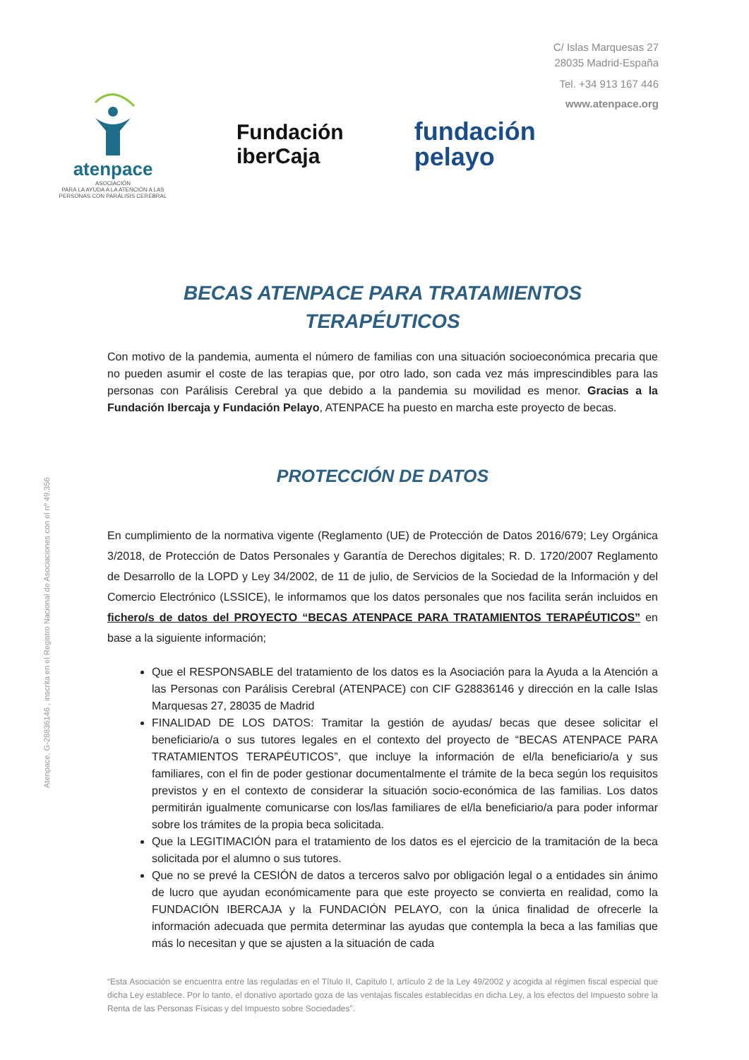C/ Islas Marquesas 27
28035 Madrid-España
Tel. +34 913 167 446
www.atenpace.org
atenpace
ASOCIACIÓN
PARA LA AYUDA A LA ATENCIÓN A LAS
PERSONAS CON PARÁLISIS CEREBRAL
Fundación
iberCaja
fundación
pelayo
Atenpace, G-28836146 , inscrita en el Registro Nacional de Asociaciones con el nº 49.356
BECAS ATENPACE PARA TRATAMIENTOS
TERAPÉUTICOS
Con motivo de la pandemia, aumenta el número de familias con una situación socioeconómica precaria que no pueden asumir el coste de las terapias que, por otro lado, son cada vez más imprescindibles para las personas con Parálisis Cerebral ya que debido a la pandemia su movilidad es menor. Gracias a la Fundación Ibercaja y Fundación Pelayo, ATENPACE ha puesto en marcha este proyecto de becas.
PROTECCIÓN DE DATOS
En cumplimiento de la normativa vigente (Reglamento (UE) de Protección de Datos 2016/679; Ley Orgánica 3/2018, de Protección de Datos Personales y Garantía de Derechos digitales; R. D. 1720/2007 Reglamento de Desarrollo de la LOPD y Ley 34/2002, de 11 de julio, de Servicios de la Sociedad de la Información y del Comercio Electrónico (LSSICE), le informamos que los datos personales que nos facilita serán incluidos en fichero/s de datos del PROYECTO “BECAS ATENPACE PARA TRATAMIENTOS TERAPÉUTICOS” en base a la siguiente información;
Que el RESPONSABLE del tratamiento de los datos es la Asociación para la Ayuda a la Atención a las Personas con Parálisis Cerebral (ATENPACE) con CIF G28836146 y dirección en la calle Islas Marquesas 27, 28035 de Madrid
FINALIDAD DE LOS DATOS: Tramitar la gestión de ayudas/ becas que desee solicitar el beneficiario/a o sus tutores legales en el contexto del proyecto de “BECAS ATENPACE PARA TRATAMIENTOS TERAPÉUTICOS”, que incluye la información de el/la beneficiario/a y sus familiares, con el fin de poder gestionar documentalmente el trámite de la beca según los requisitos previstos y en el contexto de considerar la situación socio-económica de las familias. Los datos permitirán igualmente comunicarse con los/las familiares de el/la beneficiario/a para poder informar sobre los trámites de la propia beca solicitada.
Que la LEGITIMACIÓN para el tratamiento de los datos es el ejercicio de la tramitación de la beca solicitada por el alumno o sus tutores.
Que no se prevé la CESIÓN de datos a terceros salvo por obligación legal o a entidades sin ánimo de lucro que ayudan económicamente para que este proyecto se convierta en realidad, como la FUNDACIÓN IBERCAJA y la FUNDACIÓN PELAYO, con la única finalidad de ofrecerle la información adecuada que permita determinar las ayudas que contempla la beca a las familias que más lo necesitan y que se ajusten a la situación de cada
“Esta Asociación se encuentra entre las reguladas en el Título II, Capítulo I, artículo 2 de la Ley 49/2002 y acogida al régimen fiscal especial que dicha Ley establece. Por lo tanto, el donativo aportado goza de las ventajas fiscales establecidas en dicha Ley, a los efectos del Impuesto sobre la Renta de las Personas Físicas y del Impuesto sobre Sociedades”.